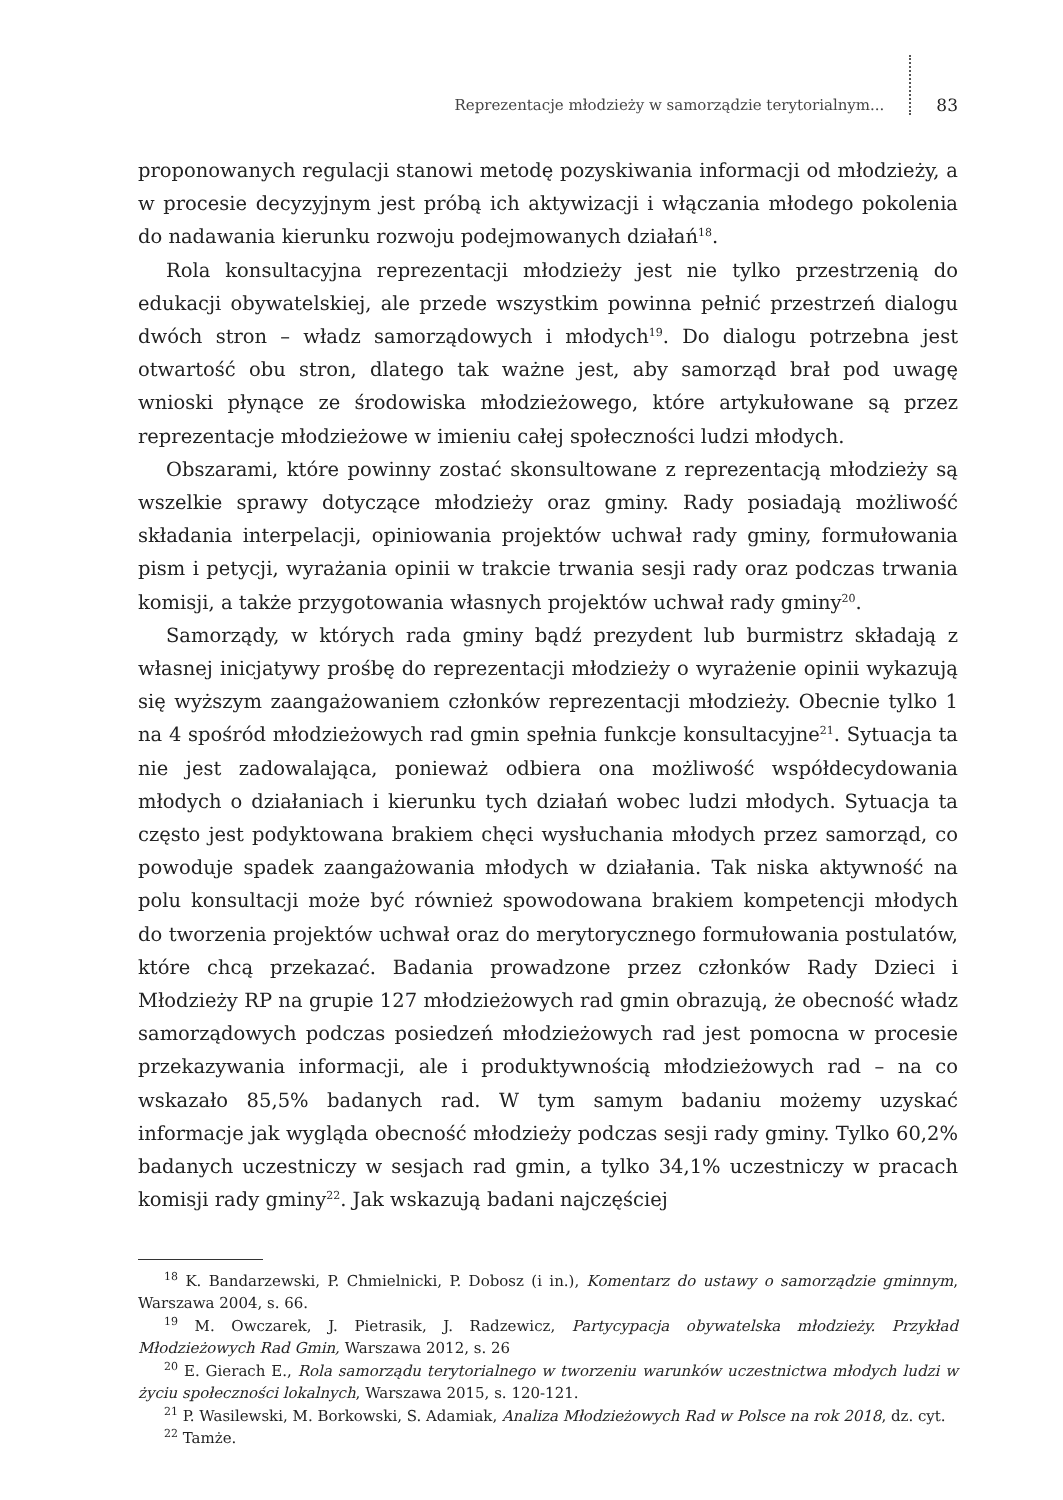Reprezentacje młodzieży w samorządzie terytorialnym... 83
proponowanych regulacji stanowi metodę pozyskiwania informacji od młodzieży, a w procesie decyzyjnym jest próbą ich aktywizacji i włączania młodego pokolenia do nadawania kierunku rozwoju podejmowanych działań<sup>18</sup>.
Rola konsultacyjna reprezentacji młodzieży jest nie tylko przestrzenią do edukacji obywatelskiej, ale przede wszystkim powinna pełnić przestrzeń dialogu dwóch stron – władz samorządowych i młodych<sup>19</sup>. Do dialogu potrzebna jest otwartość obu stron, dlatego tak ważne jest, aby samorząd brał pod uwagę wnioski płynące ze środowiska młodzieżowego, które artykułowane są przez reprezentacje młodzieżowe w imieniu całej społeczności ludzi młodych.
Obszarami, które powinny zostać skonsultowane z reprezentacją młodzieży są wszelkie sprawy dotyczące młodzieży oraz gminy. Rady posiadają możliwość składania interpelacji, opiniowania projektów uchwał rady gminy, formułowania pism i petycji, wyrażania opinii w trakcie trwania sesji rady oraz podczas trwania komisji, a także przygotowania własnych projektów uchwał rady gminy<sup>20</sup>.
Samorządy, w których rada gminy bądź prezydent lub burmistrz składają z własnej inicjatywy prośbę do reprezentacji młodzieży o wyrażenie opinii wykazują się wyższym zaangażowaniem członków reprezentacji młodzieży. Obecnie tylko 1 na 4 spośród młodzieżowych rad gmin spełnia funkcje konsultacyjne<sup>21</sup>. Sytuacja ta nie jest zadowalająca, ponieważ odbiera ona możliwość współdecydowania młodych o działaniach i kierunku tych działań wobec ludzi młodych. Sytuacja ta często jest podyktowana brakiem chęci wysłuchania młodych przez samorząd, co powoduje spadek zaangażowania młodych w działania. Tak niska aktywność na polu konsultacji może być również spowodowana brakiem kompetencji młodych do tworzenia projektów uchwał oraz do merytorycznego formułowania postulatów, które chcą przekazać. Badania prowadzone przez członków Rady Dzieci i Młodzieży RP na grupie 127 młodzieżowych rad gmin obrazują, że obecność władz samorządowych podczas posiedzeń młodzieżowych rad jest pomocna w procesie przekazywania informacji, ale i produktywnością młodzieżowych rad – na co wskazało 85,5% badanych rad. W tym samym badaniu możemy uzyskać informacje jak wygląda obecność młodzieży podczas sesji rady gminy. Tylko 60,2% badanych uczestniczy w sesjach rad gmin, a tylko 34,1% uczestniczy w pracach komisji rady gminy<sup>22</sup>. Jak wskazują badani najczęściej
<sup>18</sup> K. Bandarzewski, P. Chmielnicki, P. Dobosz (i in.), Komentarz do ustawy o samorządzie gminnym, Warszawa 2004, s. 66.
<sup>19</sup> M. Owczarek, J. Pietrasik, J. Radzewicz, Partycypacja obywatelska młodzieży. Przykład Młodzieżowych Rad Gmin, Warszawa 2012, s. 26
<sup>20</sup> E. Gierach E., Rola samorządu terytorialnego w tworzeniu warunków uczestnictwa młodych ludzi w życiu społeczności lokalnych, Warszawa 2015, s. 120-121.
<sup>21</sup> P. Wasilewski, M. Borkowski, S. Adamiak, Analiza Młodzieżowych Rad w Polsce na rok 2018, dz. cyt.
<sup>22</sup> Tamże.